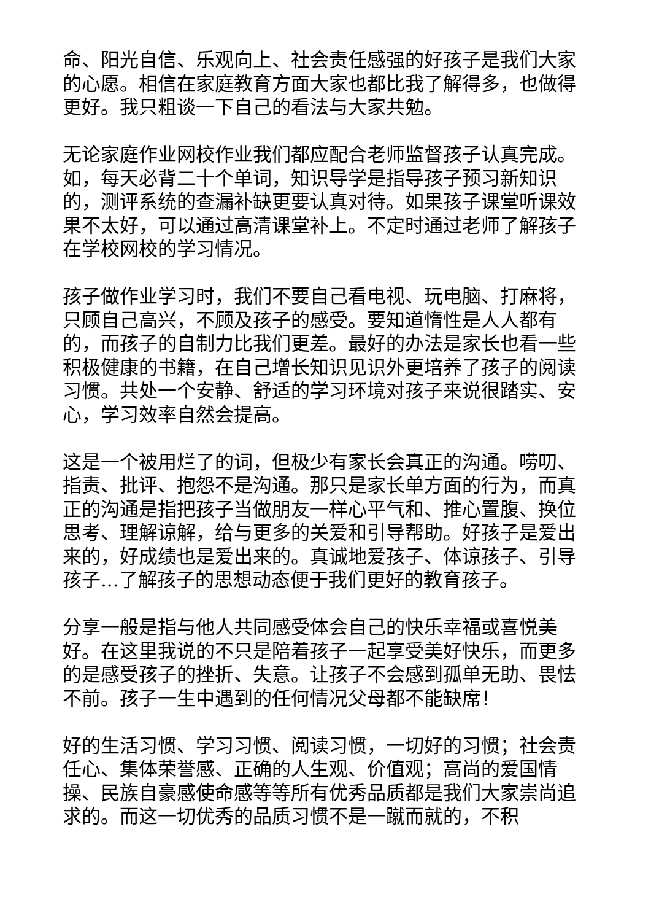命、阳光自信、乐观向上、社会责任感强的好孩子是我们大家的心愿。相信在家庭教育方面大家也都比我了解得多，也做得更好。我只粗谈一下自己的看法与大家共勉。
无论家庭作业网校作业我们都应配合老师监督孩子认真完成。如，每天必背二十个单词，知识导学是指导孩子预习新知识的，测评系统的查漏补缺更要认真对待。如果孩子课堂听课效果不太好，可以通过高清课堂补上。不定时通过老师了解孩子在学校网校的学习情况。
孩子做作业学习时，我们不要自己看电视、玩电脑、打麻将，只顾自己高兴，不顾及孩子的感受。要知道惰性是人人都有的，而孩子的自制力比我们更差。最好的办法是家长也看一些积极健康的书籍，在自己增长知识见识外更培养了孩子的阅读习惯。共处一个安静、舒适的学习环境对孩子来说很踏实、安心，学习效率自然会提高。
这是一个被用烂了的词，但极少有家长会真正的沟通。唠叨、指责、批评、抱怨不是沟通。那只是家长单方面的行为，而真正的沟通是指把孩子当做朋友一样心平气和、推心置腹、换位思考、理解谅解，给与更多的关爱和引导帮助。好孩子是爱出来的，好成绩也是爱出来的。真诚地爱孩子、体谅孩子、引导孩子...了解孩子的思想动态便于我们更好的教育孩子。
分享一般是指与他人共同感受体会自己的快乐幸福或喜悦美好。在这里我说的不只是陪着孩子一起享受美好快乐，而更多的是感受孩子的挫折、失意。让孩子不会感到孤单无助、畏怯不前。孩子一生中遇到的任何情况父母都不能缺席！
好的生活习惯、学习习惯、阅读习惯，一切好的习惯；社会责任心、集体荣誉感、正确的人生观、价值观；高尚的爱国情操、民族自豪感使命感等等所有优秀品质都是我们大家崇尚追求的。而这一切优秀的品质习惯不是一蹴而就的，不积